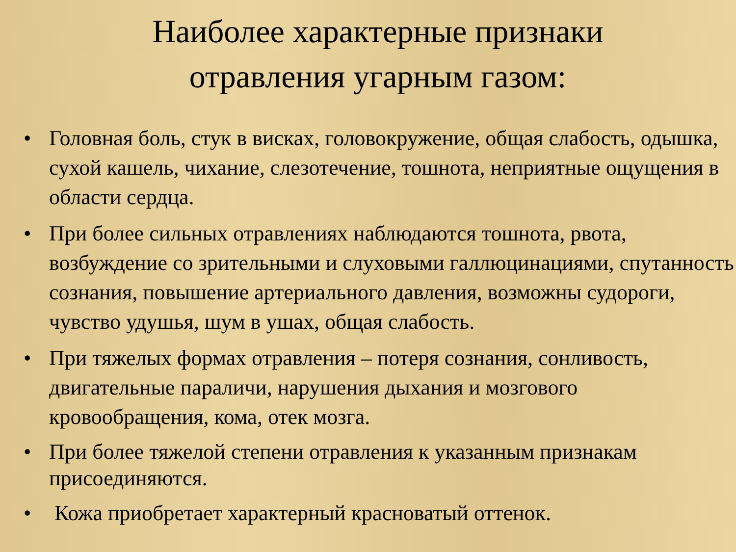Наиболее характерные признаки
отравления угарным газом:
• Головная боль, стук в висках, головокружение, общая слабость, одышка, сухой кашель, чихание, слезотечение, тошнота, неприятные ощущения в области сердца.
• При более сильных отравлениях наблюдаются тошнота, рвота, возбуждение со зрительными и слуховыми галлюцинациями, спутанность сознания, повышение артериального давления, возможны судороги, чувство удушья, шум в ушах, общая слабость.
• При тяжелых формах отравления – потеря сознания, сонливость, двигательные параличи, нарушения дыхания и мозгового кровообращения, кома, отек мозга.
• При более тяжелой степени отравления к указанным признакам присоединяются.
• Кожа приобретает характерный красноватый оттенок.